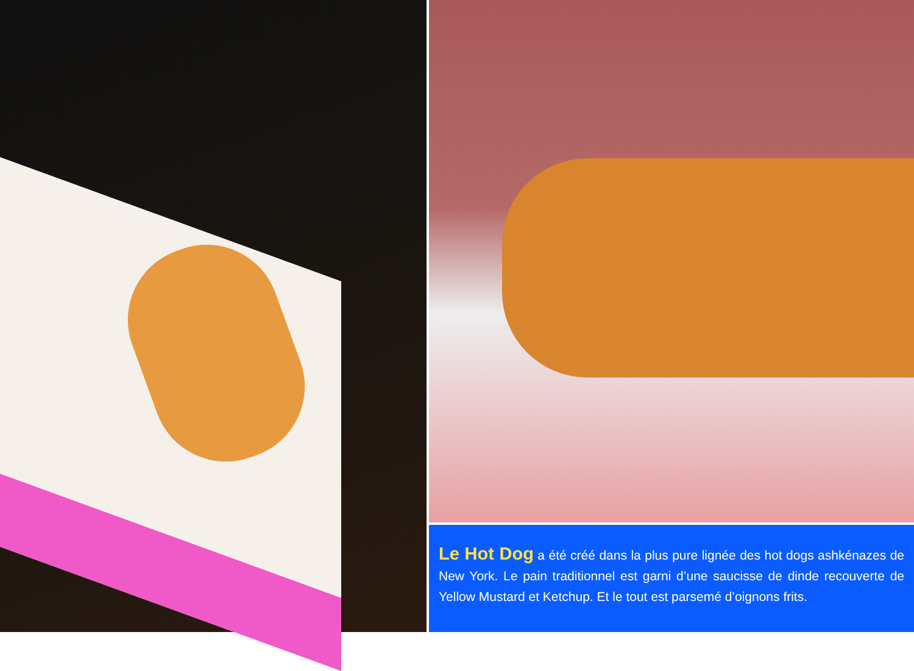Le Hot Dog a été créé dans la plus pure lignée des hot dogs ashkénazes de New York. Le pain traditionnel est garni d’une saucisse de dinde recouverte de Yellow Mustard et Ketchup. Et le tout est parsemé d’oignons frits.